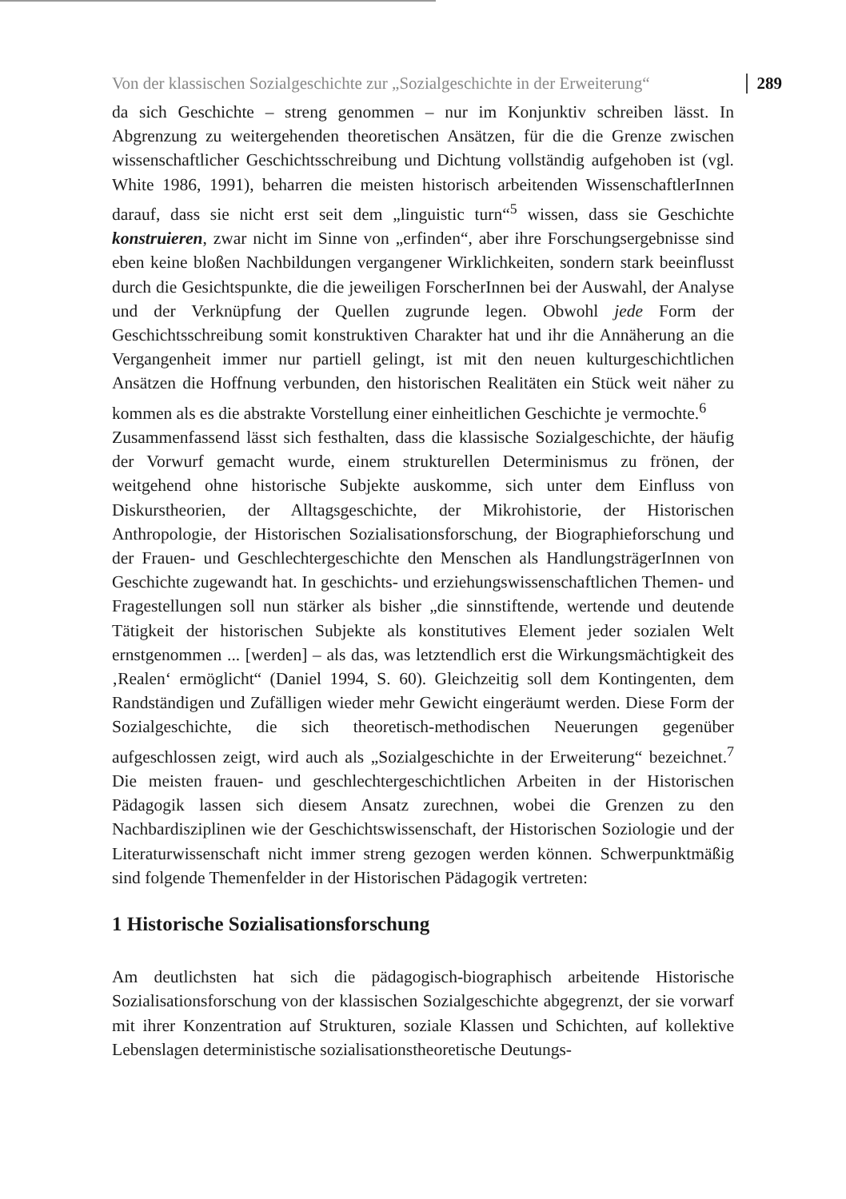Von der klassischen Sozialgeschichte zur „Sozialgeschichte in der Erweiterung“ 289
da sich Geschichte – streng genommen – nur im Konjunktiv schreiben lässt. In Abgrenzung zu weitergehenden theoretischen Ansätzen, für die die Grenze zwischen wissenschaftlicher Geschichtsschreibung und Dichtung vollständig aufgehoben ist (vgl. White 1986, 1991), beharren die meisten historisch arbeitenden WissenschaftlerInnen darauf, dass sie nicht erst seit dem „linguistic turn“<sup>5</sup> wissen, dass sie Geschichte konstruieren, zwar nicht im Sinne von „erfinden“, aber ihre Forschungsergebnisse sind eben keine bloßen Nachbildungen vergangener Wirklichkeiten, sondern stark beeinflusst durch die Gesichtspunkte, die die jeweiligen ForscherInnen bei der Auswahl, der Analyse und der Verknüpfung der Quellen zugrunde legen. Obwohl jede Form der Geschichtsschreibung somit konstruktiven Charakter hat und ihr die Annäherung an die Vergangenheit immer nur partiell gelingt, ist mit den neuen kulturgeschichtlichen Ansätzen die Hoffnung verbunden, den historischen Realitäten ein Stück weit näher zu kommen als es die abstrakte Vorstellung einer einheitlichen Geschichte je vermochte.<sup>6</sup>
Zusammenfassend lässt sich festhalten, dass die klassische Sozialgeschichte, der häufig der Vorwurf gemacht wurde, einem strukturellen Determinismus zu frönen, der weitgehend ohne historische Subjekte auskomme, sich unter dem Einfluss von Diskurstheorien, der Alltagsgeschichte, der Mikrohistorie, der Historischen Anthropologie, der Historischen Sozialisationsforschung, der Biographieforschung und der Frauen- und Geschlechtergeschichte den Menschen als HandlungsträgerInnen von Geschichte zugewandt hat. In geschichts- und erziehungswissenschaftlichen Themen- und Fragestellungen soll nun stärker als bisher „die sinnstiftende, wertende und deutende Tätigkeit der historischen Subjekte als konstitutives Element jeder sozialen Welt ernstgenommen ... [werden] – als das, was letztendlich erst die Wirkungsmächtigkeit des ‚Realen‘ ermöglicht“ (Daniel 1994, S. 60). Gleichzeitig soll dem Kontingenten, dem Randständigen und Zufälligen wieder mehr Gewicht eingeräumt werden. Diese Form der Sozialgeschichte, die sich theoretisch-methodischen Neuerungen gegenüber aufgeschlossen zeigt, wird auch als „Sozialgeschichte in der Erweiterung“ bezeichnet.<sup>7</sup> Die meisten frauen- und geschlechtergeschichtlichen Arbeiten in der Historischen Pädagogik lassen sich diesem Ansatz zurechnen, wobei die Grenzen zu den Nachbardisziplinen wie der Geschichtswissenschaft, der Historischen Soziologie und der Literaturwissenschaft nicht immer streng gezogen werden können. Schwerpunktmäßig sind folgende Themenfelder in der Historischen Pädagogik vertreten:
1 Historische Sozialisationsforschung
Am deutlichsten hat sich die pädagogisch-biographisch arbeitende Historische Sozialisationsforschung von der klassischen Sozialgeschichte abgegrenzt, der sie vorwarf mit ihrer Konzentration auf Strukturen, soziale Klassen und Schichten, auf kollektive Lebenslagen deterministische sozialisationstheoretische Deutungs-